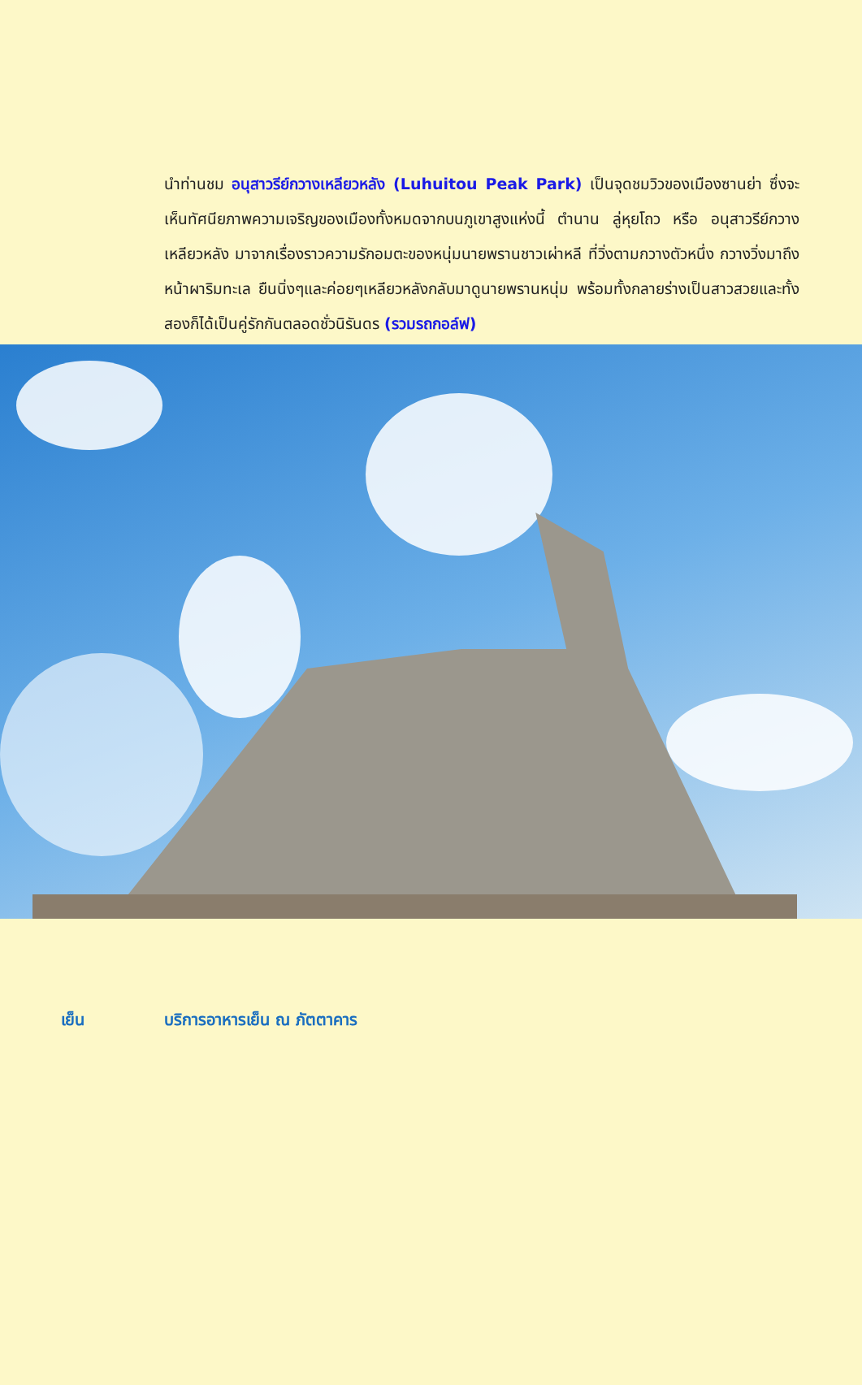นำท่านชม อนุสาวรีย์กวางเหลียวหลัง (Luhuitou Peak Park) เป็นจุดชมวิวของเมืองซานย่า ซึ่งจะเห็นทัศนียภาพความเจริญของเมืองทั้งหมดจากบนภูเขาสูงแห่งนี้ ตำนาน ลู่หุยโถว หรือ อนุสาวรีย์กวางเหลียวหลัง มาจากเรื่องราวความรักอมตะของหนุ่มนายพรานชาวเผ่าหลี ที่วิ่งตามกวางตัวหนึ่ง กวางวิ่งมาถึงหน้าผาริมทะเล ยืนนิ่งๆและค่อยๆเหลียวหลังกลับมาดูนายพรานหนุ่ม พร้อมทั้งกลายร่างเป็นสาวสวยและทั้งสองก็ได้เป็นคู่รักกันตลอดชั่วนิรันดร (รวมรถกอล์ฟ)
เย็น บริการอาหารเย็น ณ ภัตตาคาร